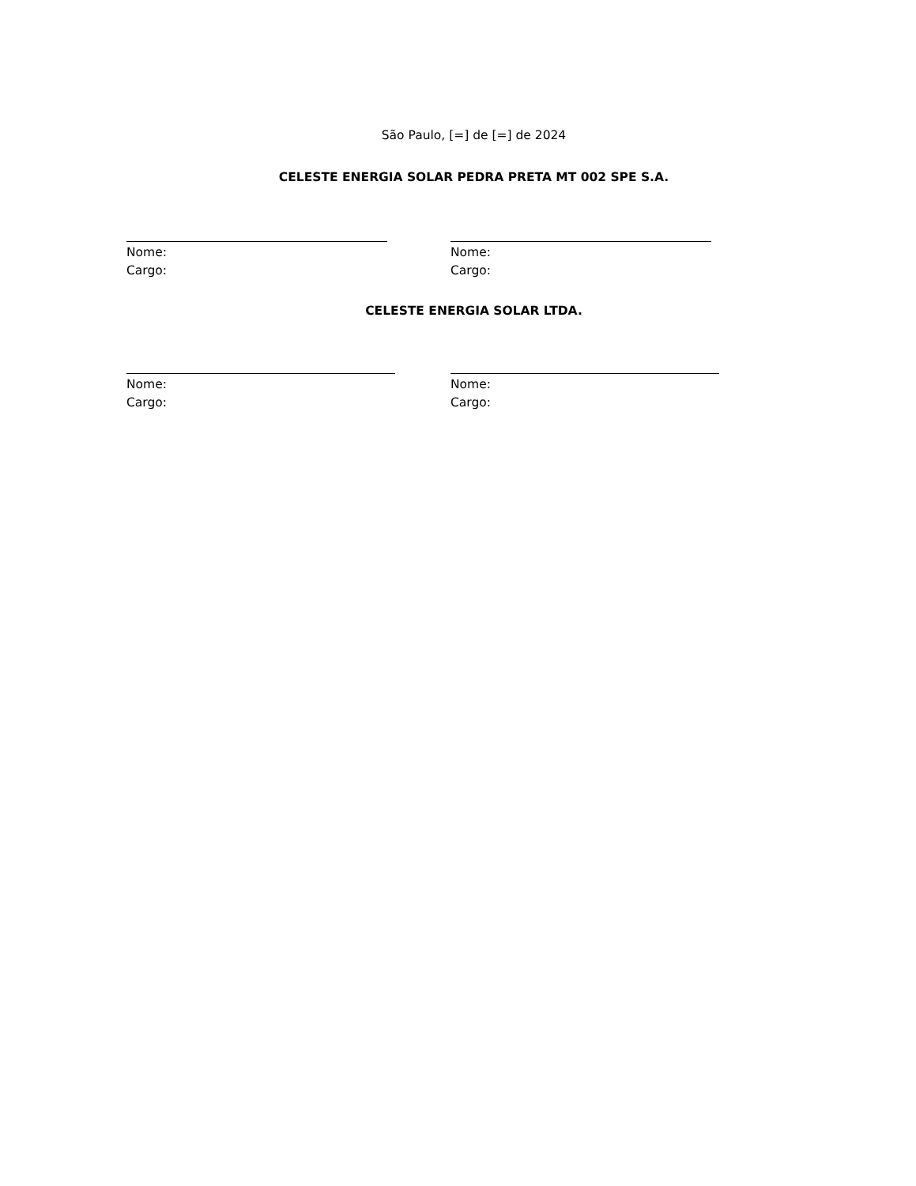São Paulo, [=] de [=] de 2024
CELESTE ENERGIA SOLAR PEDRA PRETA MT 002 SPE S.A.
Nome:
Cargo:
Nome:
Cargo:
CELESTE ENERGIA SOLAR LTDA.
Nome:
Cargo:
Nome:
Cargo: